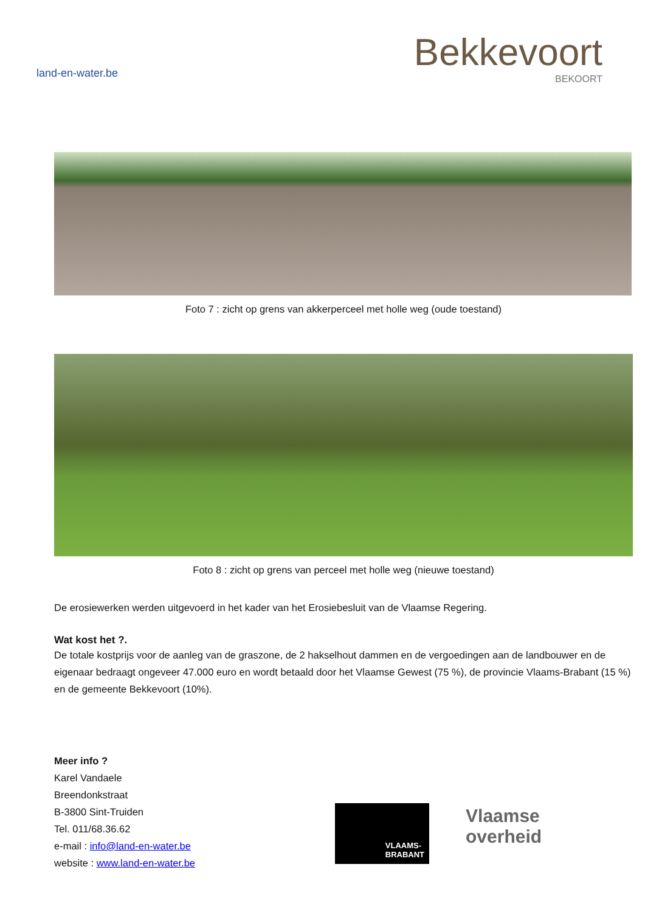land-en-water.be
Bekkevoort
BEKOORT
Foto 7 : zicht op grens van akkerperceel met holle weg (oude toestand)
Foto 8 : zicht op grens van perceel met holle weg (nieuwe toestand)
De erosiewerken werden uitgevoerd in het kader van het Erosiebesluit van de Vlaamse Regering.
Wat kost het ?.
De totale kostprijs voor de aanleg van de graszone, de 2 hakselhout dammen en de vergoedingen aan de landbouwer en de eigenaar bedraagt ongeveer 47.000 euro en wordt betaald door het Vlaamse Gewest (75 %), de provincie Vlaams-Brabant (15 %) en de gemeente Bekkevoort (10%).
Meer info ?
Karel Vandaele
Breendonkstraat
B-3800 Sint-Truiden
Tel. 011/68.36.62
e-mail : info@land-en-water.be
website : www.land-en-water.be
VLAAMS-
BRABANT
Vlaamse
overheid